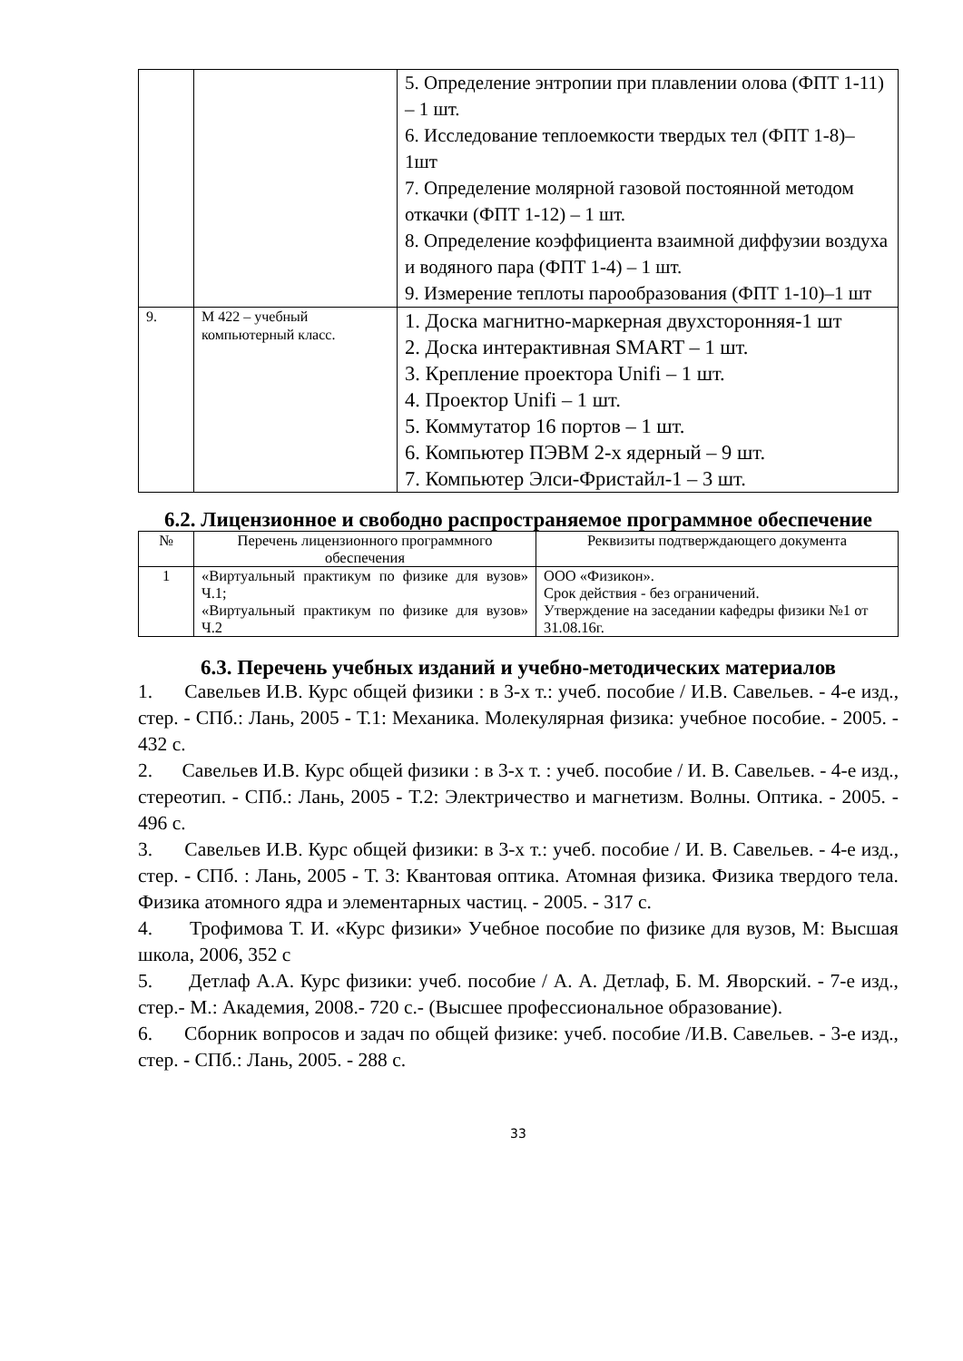| | | 5. Определение энтропии при плавлении олова (ФПТ 1-11) – 1 шт. 6. Исследование теплоемкости твердых тел (ФПТ 1-8)– 1шт 7. Определение молярной газовой постоянной методом откачки (ФПТ 1-12) – 1 шт. 8. Определение коэффициента взаимной диффузии воздуха и водяного пара (ФПТ 1-4) – 1 шт. 9. Измерение теплоты парообразования (ФПТ 1-10)–1 шт |
| 9. | М 422 – учебный компьютерный класс. | 1. Доска магнитно-маркерная двухсторонняя-1 шт 2. Доска интерактивная SMART – 1 шт. 3. Крепление проектора Unifi – 1 шт. 4. Проектор Unifi – 1 шт. 5. Коммутатор 16 портов – 1 шт. 6. Компьютер ПЭВМ 2-х ядерный – 9 шт. 7. Компьютер Элси-Фристайл-1 – 3 шт. |
6.2. Лицензионное и свободно распространяемое программное обеспечение
| № | Перечень лицензионного программного обеспечения | Реквизиты подтверждающего документа |
| --- | --- | --- |
| 1 | «Виртуальный практикум по физике для вузов» Ч.1; «Виртуальный практикум по физике для вузов» Ч.2 | ООО «Физикон». Срок действия - без ограничений. Утверждение на заседании кафедры физики №1 от 31.08.16г. |
6.3. Перечень учебных изданий и учебно-методических материалов
1. Савельев И.В. Курс общей физики : в 3-х т.: учеб. пособие / И.В. Савельев. - 4-е изд., стер. - СПб.: Лань, 2005 - Т.1: Механика. Молекулярная физика: учебное пособие. - 2005. - 432 с.
2. Савельев И.В. Курс общей физики : в 3-х т. : учеб. пособие / И. В. Савельев. - 4-е изд., стереотип. - СПб.: Лань, 2005 - Т.2: Электричество и магнетизм. Волны. Оптика. - 2005. - 496 с.
3. Савельев И.В. Курс общей физики: в 3-х т.: учеб. пособие / И. В. Савельев. - 4-е изд., стер. - СПб. : Лань, 2005 - Т. 3: Квантовая оптика. Атомная физика. Физика твердого тела. Физика атомного ядра и элементарных частиц. - 2005. - 317 с.
4. Трофимова Т. И. «Курс физики» Учебное пособие по физике для вузов, М: Высшая школа, 2006, 352 с
5. Детлаф А.А. Курс физики: учеб. пособие / А. А. Детлаф, Б. М. Яворский. - 7-е изд., стер.- М.: Академия, 2008.- 720 с.- (Высшее профессиональное образование).
6. Сборник вопросов и задач по общей физике: учеб. пособие /И.В. Савельев. - 3-е изд., стер. - СПб.: Лань, 2005. - 288 с.
33